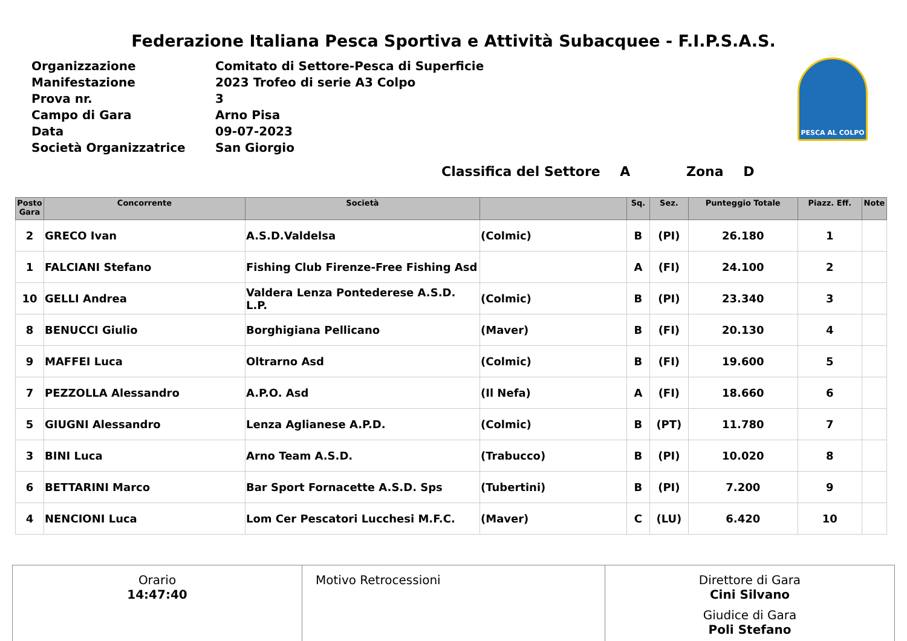Federazione Italiana Pesca Sportiva e Attività Subacquee - F.I.P.S.A.S.
| Organizzazione | Comitato di Settore-Pesca di Superficie |
| Manifestazione | 2023 Trofeo di serie A3 Colpo |
| Prova nr. | 3 |
| Campo di Gara | Arno Pisa |
| Data | 09-07-2023 |
| Società Organizzatrice | San Giorgio |
PESCA AL COLPO
Classifica del Settore A Zona D
| Posto Gara | Concorrente | Società | | Sq. | Sez. | Punteggio Totale | Piazz. Eff. | Note |
| --- | --- | --- | --- | --- | --- | --- | --- | --- |
| 2 | GRECO Ivan | A.S.D.Valdelsa | (Colmic) | B | (PI) | 26.180 | 1 | |
| 1 | FALCIANI Stefano | Fishing Club Firenze-Free Fishing Asd | | A | (FI) | 24.100 | 2 | |
| 10 | GELLI Andrea | Valdera Lenza Pontederese A.S.D. L.P. | (Colmic) | B | (PI) | 23.340 | 3 | |
| 8 | BENUCCI Giulio | Borghigiana Pellicano | (Maver) | B | (FI) | 20.130 | 4 | |
| 9 | MAFFEI Luca | Oltrarno Asd | (Colmic) | B | (FI) | 19.600 | 5 | |
| 7 | PEZZOLLA Alessandro | A.P.O. Asd | (Il Nefa) | A | (FI) | 18.660 | 6 | |
| 5 | GIUGNI Alessandro | Lenza Aglianese A.P.D. | (Colmic) | B | (PT) | 11.780 | 7 | |
| 3 | BINI Luca | Arno Team A.S.D. | (Trabucco) | B | (PI) | 10.020 | 8 | |
| 6 | BETTARINI Marco | Bar Sport Fornacette A.S.D. Sps | (Tubertini) | B | (PI) | 7.200 | 9 | |
| 4 | NENCIONI Luca | Lom Cer Pescatori Lucchesi M.F.C. | (Maver) | C | (LU) | 6.420 | 10 | |
Orario
14:47:40
Motivo Retrocessioni Direttore di Gara
Cini Silvano
Giudice di Gara
Poli Stefano